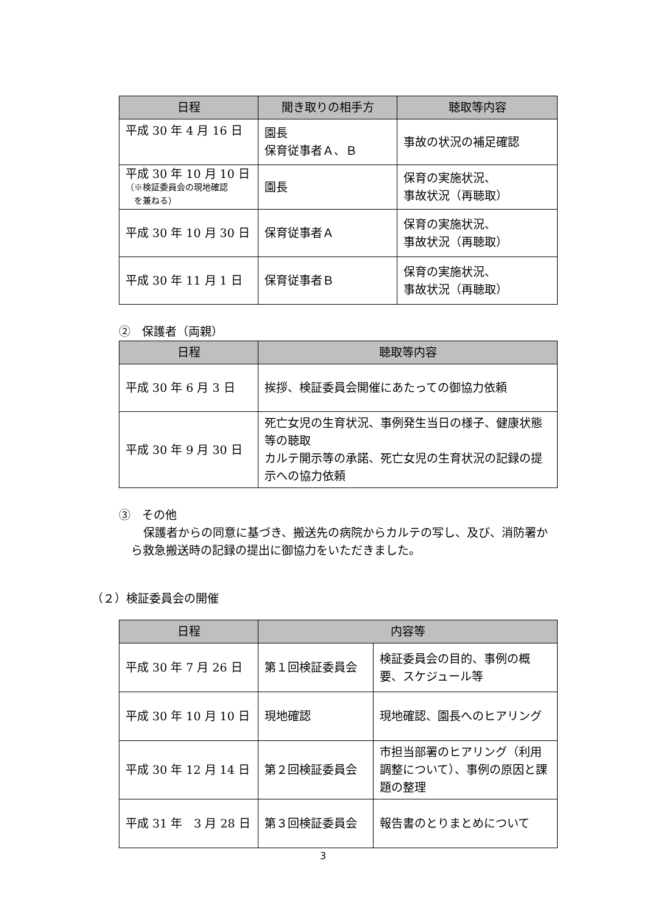| 日程 | 聞き取りの相手方 | 聴取等内容 |
| --- | --- | --- |
| 平成 30 年 4 月 16 日 | 園長 保育従事者Ａ、Ｂ | 事故の状況の補足確認 |
| 平成 30 年 10 月 10 日 （※検証委員会の現地確認 を兼ねる） | 園長 | 保育の実施状況、 事故状況（再聴取） |
| 平成 30 年 10 月 30 日 | 保育従事者Ａ | 保育の実施状況、 事故状況（再聴取） |
| 平成 30 年 11 月 1 日 | 保育従事者Ｂ | 保育の実施状況、 事故状況（再聴取） |
②　保護者（両親）
| 日程 | 聴取等内容 |
| --- | --- |
| 平成 30 年 6 月 3 日 | 挨拶、検証委員会開催にあたっての御協力依頼 |
| 平成 30 年 9 月 30 日 | 死亡女児の生育状況、事例発生当日の様子、健康状態等の聴取 カルテ開示等の承諾、死亡女児の生育状況の記録の提示への協力依頼 |
③　その他
保護者からの同意に基づき、搬送先の病院からカルテの写し、及び、消防署から救急搬送時の記録の提出に御協力をいただきました。
（２）検証委員会の開催
| 日程 | 内容等 | |
| --- | --- | --- |
| 平成 30 年 7 月 26 日 | 第１回検証委員会 | 検証委員会の目的、事例の概要、スケジュール等 |
| 平成 30 年 10 月 10 日 | 現地確認 | 現地確認、園長へのヒアリング |
| 平成 30 年 12 月 14 日 | 第２回検証委員会 | 市担当部署のヒアリング（利用調整について）、事例の原因と課題の整理 |
| 平成 31 年 3 月 28 日 | 第３回検証委員会 | 報告書のとりまとめについて |
3